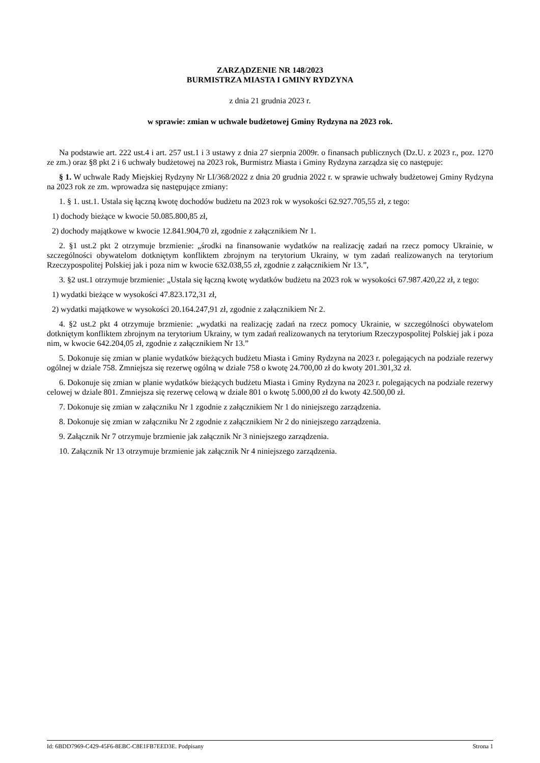ZARZĄDZENIE NR 148/2023
BURMISTRZA MIASTA I GMINY RYDZYNA
z dnia 21 grudnia 2023 r.
w sprawie: zmian w uchwale budżetowej Gminy Rydzyna na 2023 rok.
Na podstawie art. 222 ust.4 i art. 257 ust.1 i 3 ustawy z dnia 27 sierpnia 2009r. o finansach publicznych (Dz.U. z 2023 r., poz. 1270 ze zm.) oraz §8 pkt 2 i 6 uchwały budżetowej na 2023 rok, Burmistrz Miasta i Gminy Rydzyna zarządza się co następuje:
§ 1. W uchwale Rady Miejskiej Rydzyny Nr LI/368/2022 z dnia 20 grudnia 2022 r. w sprawie uchwały budżetowej Gminy Rydzyna na 2023 rok ze zm. wprowadza się następujące zmiany:
1. § 1. ust.1. Ustala się łączną kwotę dochodów budżetu na 2023 rok w wysokości 62.927.705,55 zł, z tego:
1) dochody bieżące w kwocie 50.085.800,85 zł,
2) dochody majątkowe w kwocie 12.841.904,70 zł, zgodnie z załącznikiem Nr 1.
2. §1 ust.2 pkt 2 otrzymuje brzmienie: „środki na finansowanie wydatków na realizację zadań na rzecz pomocy Ukrainie, w szczególności obywatelom dotkniętym konfliktem zbrojnym na terytorium Ukrainy, w tym zadań realizowanych na terytorium Rzeczypospolitej Polskiej jak i poza nim w kwocie 632.038,55 zł, zgodnie z załącznikiem Nr 13.”,
3. §2 ust.1 otrzymuje brzmienie: „Ustala się łączną kwotę wydatków budżetu na 2023 rok w wysokości 67.987.420,22 zł, z tego:
1) wydatki bieżące w wysokości 47.823.172,31 zł,
2) wydatki majątkowe w wysokości 20.164.247,91 zł, zgodnie z załącznikiem Nr 2.
4. §2 ust.2 pkt 4 otrzymuje brzmienie: „wydatki na realizację zadań na rzecz pomocy Ukrainie, w szczególności obywatelom dotkniętym konfliktem zbrojnym na terytorium Ukrainy, w tym zadań realizowanych na terytorium Rzeczypospolitej Polskiej jak i poza nim, w kwocie 642.204,05 zł, zgodnie z załącznikiem Nr 13.”
5. Dokonuje się zmian w planie wydatków bieżących budżetu Miasta i Gminy Rydzyna na 2023 r. polegających na podziale rezerwy ogólnej w dziale 758. Zmniejsza się rezerwę ogólną w dziale 758 o kwotę 24.700,00 zł do kwoty 201.301,32 zł.
6. Dokonuje się zmian w planie wydatków bieżących budżetu Miasta i Gminy Rydzyna na 2023 r. polegających na podziale rezerwy celowej w dziale 801. Zmniejsza się rezerwę celową w dziale 801 o kwotę 5.000,00 zł do kwoty 42.500,00 zł.
7. Dokonuje się zmian w załączniku Nr 1 zgodnie z załącznikiem Nr 1 do niniejszego zarządzenia.
8. Dokonuje się zmian w załączniku Nr 2 zgodnie z załącznikiem Nr 2 do niniejszego zarządzenia.
9. Załącznik Nr 7 otrzymuje brzmienie jak załącznik Nr 3 niniejszego zarządzenia.
10. Załącznik Nr 13 otrzymuje brzmienie jak załącznik Nr 4 niniejszego zarządzenia.
Id: 6BDD7969-C429-45F6-8EBC-C8E1FB7EED3E. Podpisany Strona 1